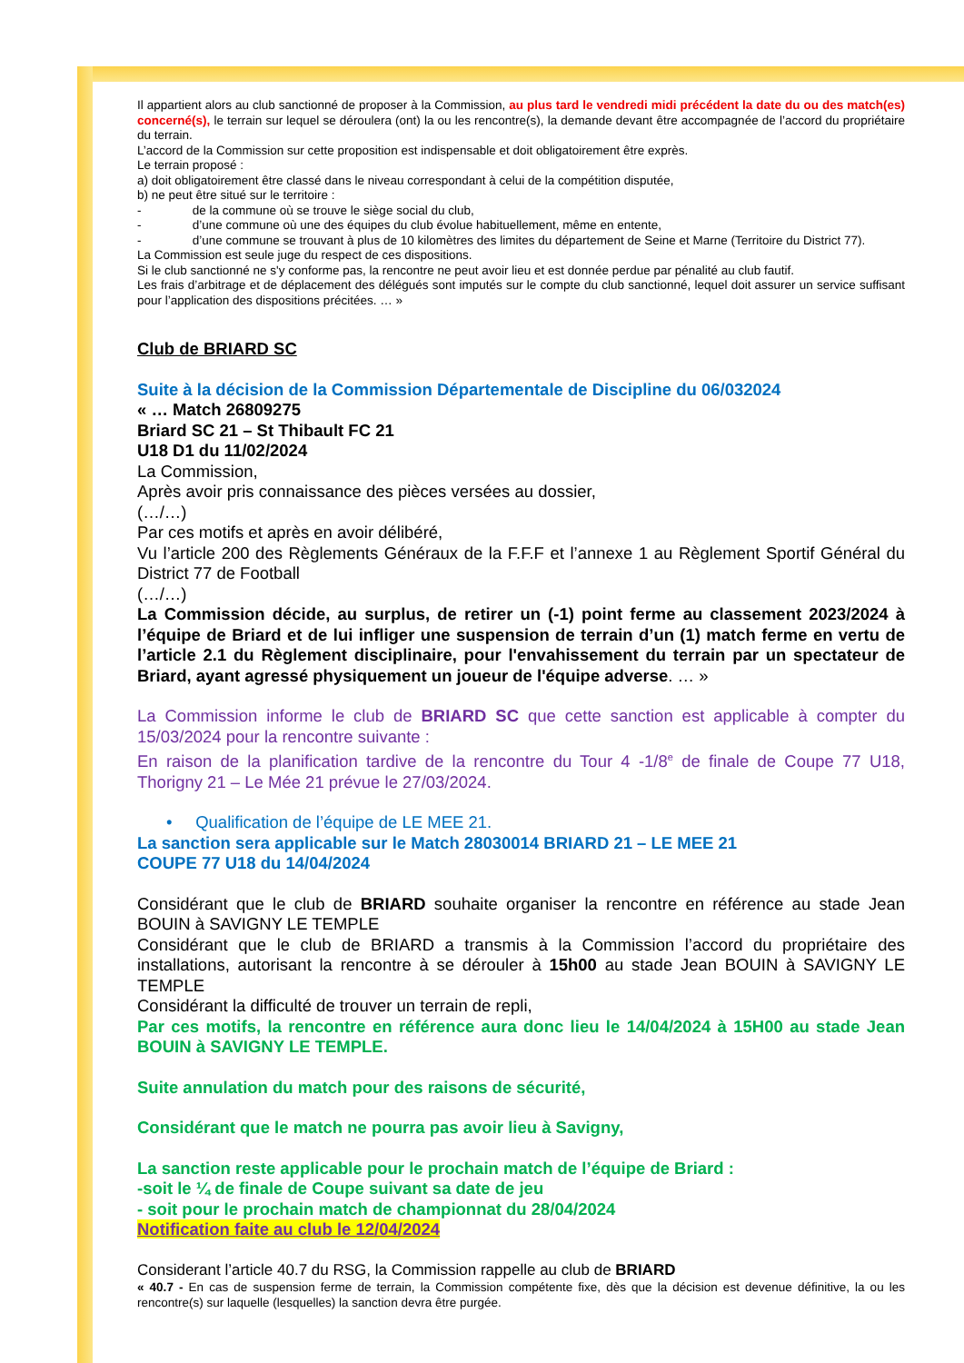Il appartient alors au club sanctionné de proposer à la Commission, au plus tard le vendredi midi précédent la date du ou des match(es) concerné(s), le terrain sur lequel se déroulera (ont) la ou les rencontre(s), la demande devant être accompagnée de l’accord du propriétaire du terrain.
L’accord de la Commission sur cette proposition est indispensable et doit obligatoirement être exprès.
Le terrain proposé :
a) doit obligatoirement être classé dans le niveau correspondant à celui de la compétition disputée,
b) ne peut être situé sur le territoire :
- de la commune où se trouve le siège social du club,
- d’une commune où une des équipes du club évolue habituellement, même en entente,
- d’une commune se trouvant à plus de 10 kilomètres des limites du département de Seine et Marne (Territoire du District 77).
La Commission est seule juge du respect de ces dispositions.
Si le club sanctionné ne s'y conforme pas, la rencontre ne peut avoir lieu et est donnée perdue par pénalité au club fautif.
Les frais d’arbitrage et de déplacement des délégués sont imputés sur le compte du club sanctionné, lequel doit assurer un service suffisant pour l’application des dispositions précitées. … »
Club de BRIARD SC
Suite à la décision de la Commission Départementale de Discipline du 06/032024
« … Match 26809275
Briard SC 21 – St Thibault FC 21
U18 D1 du 11/02/2024
La Commission,
Après avoir pris connaissance des pièces versées au dossier,
(…/…)
Par ces motifs et après en avoir délibéré,
Vu l’article 200 des Règlements Généraux de la F.F.F et l’annexe 1 au Règlement Sportif Général du District 77 de Football
(…/…)
La Commission décide, au surplus, de retirer un (-1) point ferme au classement 2023/2024 à l’équipe de Briard et de lui infliger une suspension de terrain d’un (1) match ferme en vertu de l’article 2.1 du Règlement disciplinaire, pour l'envahissement du terrain par un spectateur de Briard, ayant agressé physiquement un joueur de l'équipe adverse. … »
La Commission informe le club de BRIARD SC que cette sanction est applicable à compter du 15/03/2024 pour la rencontre suivante :
En raison de la planification tardive de la rencontre du Tour 4 -1/8<sup>e</sup> de finale de Coupe 77 U18, Thorigny 21 – Le Mée 21 prévue le 27/03/2024.
• Qualification de l’équipe de LE MEE 21.
La sanction sera applicable sur le Match 28030014 BRIARD 21 – LE MEE 21
COUPE 77 U18 du 14/04/2024
Considérant que le club de BRIARD souhaite organiser la rencontre en référence au stade Jean BOUIN à SAVIGNY LE TEMPLE
Considérant que le club de BRIARD a transmis à la Commission l’accord du propriétaire des installations, autorisant la rencontre à se dérouler à 15h00 au stade Jean BOUIN à SAVIGNY LE TEMPLE
Considérant la difficulté de trouver un terrain de repli,
Par ces motifs, la rencontre en référence aura donc lieu le 14/04/2024 à 15H00 au stade Jean BOUIN à SAVIGNY LE TEMPLE.
Suite annulation du match pour des raisons de sécurité,
Considérant que le match ne pourra pas avoir lieu à Savigny,
La sanction reste applicable pour le prochain match de l’équipe de Briard :
-soit le ¼ de finale de Coupe suivant sa date de jeu
- soit pour le prochain match de championnat du 28/04/2024
Notification faite au club le 12/04/2024
Considerant l’article 40.7 du RSG, la Commission rappelle au club de BRIARD
« 40.7 - En cas de suspension ferme de terrain, la Commission compétente fixe, dès que la décision est devenue définitive, la ou les rencontre(s) sur laquelle (lesquelles) la sanction devra être purgée.